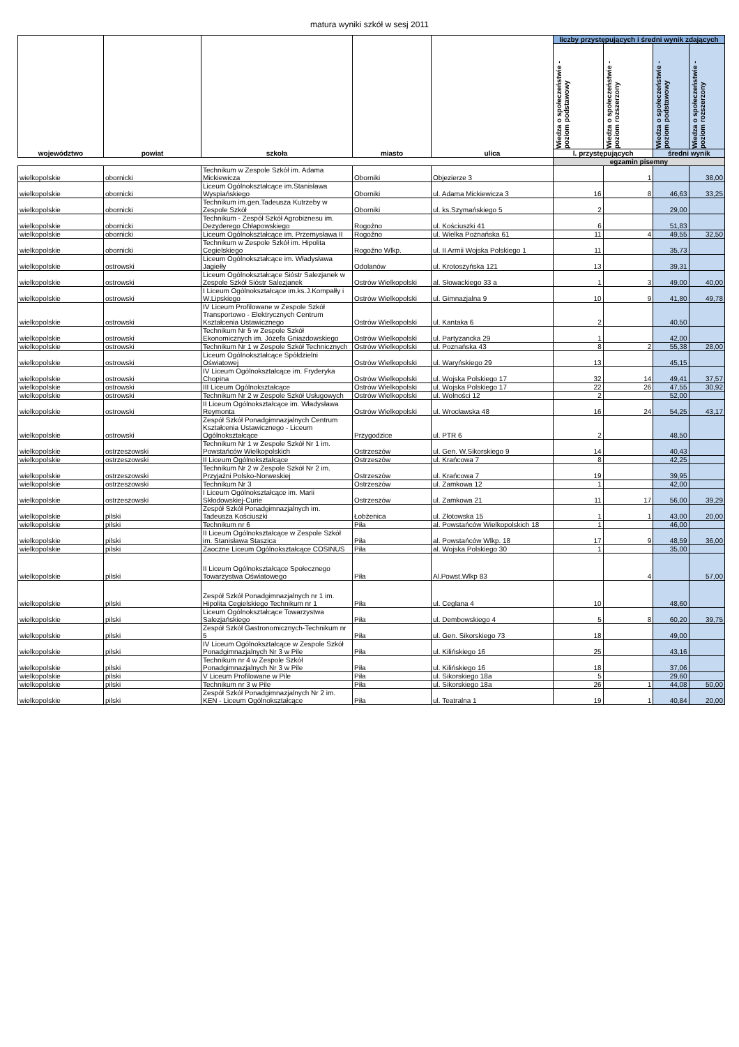matura wyniki szkół w sesj 2011
| województwo | powiat | szkoła | miasto | ulica | liczby przystępujących i średni wynik zdających | | | |
| --- | --- | --- | --- | --- | --- | --- | --- | --- |
| | | | | | Wiedza o społeczeństwie - poziom podstawowy | Wiedza o społeczeństwie - poziom rozszerzony | Wiedza o społeczeństwie - poziom podstawowy | Wiedza o społeczeństwie - poziom rozszerzony |
| | | | | | l. przystępujących | | średni wynik | |
| | | | | | egzamin pisemny | | | |
| wielkopolskie | obornicki | Technikum w Zespole Szkół im. Adama Mickiewicza | Oborniki | Objezierze 3 | | 1 | | 38,00 |
| wielkopolskie | obornicki | Liceum Ogólnokształcące im.Stanisława Wyspiańskiego | Oborniki | ul. Adama Mickiewicza 3 | 16 | 8 | 46,63 | 33,25 |
| wielkopolskie | obornicki | Technikum im.gen.Tadeusza Kutrzeby w Zespole Szkół | Oborniki | ul. ks.Szymańskiego 5 | 2 | | 29,00 | |
| wielkopolskie | obornicki | Technikum - Zespół Szkół Agrobiznesu im. Dezyderego Chłapowskiego | Rogoźno | ul. Kościuszki 41 | 6 | | 51,83 | |
| wielkopolskie | obornicki | Liceum Ogólnokształcące im. Przemysława II | Rogoźno | ul. Wielka Poznańska 61 | 11 | 4 | 49,55 | 32,50 |
| wielkopolskie | obornicki | Technikum w Zespole Szkół im. Hipolita Cegielskiego | Rogoźno Wlkp. | ul. II Armii Wojska Polskiego 1 | 11 | | 35,73 | |
| wielkopolskie | ostrowski | Liceum Ogólnokształcące im. Władysława Jagiełły | Odolanów | ul. Krotoszyńska 121 | 13 | | 39,31 | |
| wielkopolskie | ostrowski | Liceum Ogólnokształcące Sióstr Salezjanek w Zespole Szkół Sióstr Salezjanek | Ostrów Wielkopolski | al. Słowackiego 33 a | 1 | 3 | 49,00 | 40,00 |
| wielkopolskie | ostrowski | I Liceum Ogólnokształcące im.ks.J.Kompałły i W.Lipskiego | Ostrów Wielkopolski | ul. Gimnazjalna 9 | 10 | 9 | 41,80 | 49,78 |
| wielkopolskie | ostrowski | IV Liceum Profilowane w Zespole Szkół Transportowo - Elektrycznych Centrum Kształcenia Ustawicznego | Ostrów Wielkopolski | ul. Kantaka 6 | 2 | | 40,50 | |
| wielkopolskie | ostrowski | Technikum Nr 5 w Zespole Szkół Ekonomicznych im. Józefa Gniazdowskiego | Ostrów Wielkopolski | ul. Partyzancka 29 | 1 | | 42,00 | |
| wielkopolskie | ostrowski | Technikum Nr 1 w Zespole Szkół Technicznych | Ostrów Wielkopolski | ul. Poznańska 43 | 8 | 2 | 55,38 | 28,00 |
| wielkopolskie | ostrowski | Liceum Ogólnokształcące Spółdzielni Oświatowej | Ostrów Wielkopolski | ul. Waryńskiego 29 | 13 | | 45,15 | |
| wielkopolskie | ostrowski | IV Liceum Ogólnokształcące im. Fryderyka Chopina | Ostrów Wielkopolski | ul. Wojska Polskiego 17 | 32 | 14 | 49,41 | 37,57 |
| wielkopolskie | ostrowski | III Liceum Ogólnokształcące | Ostrów Wielkopolski | ul. Wojska Polskiego 17 | 22 | 26 | 47,55 | 30,92 |
| wielkopolskie | ostrowski | Technikum Nr 2 w Zespole Szkół Usługowych | Ostrów Wielkopolski | ul. Wolności 12 | 2 | | 52,00 | |
| wielkopolskie | ostrowski | II Liceum Ogólnokształcące im. Władysława Reymonta | Ostrów Wielkopolski | ul. Wrocławska 48 | 16 | 24 | 54,25 | 43,17 |
| wielkopolskie | ostrowski | Zespół Szkół Ponadgimnazjalnych Centrum Kształcenia Ustawicznego - Liceum Ogólnokształcące | Przygodzice | ul. PTR 6 | 2 | | 48,50 | |
| wielkopolskie | ostrzeszowski | Technikum Nr 1 w Zespole Szkół Nr 1 im. Powstańców Wielkopolskich | Ostrzeszów | ul. Gen. W.Sikorskiego 9 | 14 | | 40,43 | |
| wielkopolskie | ostrzeszowski | II Liceum Ogólnokształcące | Ostrzeszów | ul. Krańcowa 7 | 8 | | 42,25 | |
| wielkopolskie | ostrzeszowski | Technikum Nr 2 w Zespole Szkół Nr 2 im. Przyjaźni Polsko-Norweskiej | Ostrzeszów | ul. Krańcowa 7 | 19 | | 39,95 | |
| wielkopolskie | ostrzeszowski | Technikum Nr 3 | Ostrzeszów | ul. Zamkowa 12 | 1 | | 42,00 | |
| wielkopolskie | ostrzeszowski | I Liceum Ogólnokształcące im. Marii Skłodowskiej-Curie | Ostrzeszów | ul. Zamkowa 21 | 11 | 17 | 56,00 | 39,29 |
| wielkopolskie | pilski | Zespół Szkół Ponadgimnazjalnych im. Tadeusza Kościuszki | Łobżenica | ul. Złotowska 15 | 1 | 1 | 43,00 | 20,00 |
| wielkopolskie | pilski | Technikum nr 6 | Piła | al. Powstańców Wielkopolskich 18 | 1 | | 46,00 | |
| wielkopolskie | pilski | II Liceum Ogólnokształcące w Zespole Szkół im. Stanisława Staszica | Piła | al. Powstańców Wlkp. 18 | 17 | 9 | 48,59 | 36,00 |
| wielkopolskie | pilski | Zaoczne Liceum Ogólnokształcące COSINUS | Piła | al. Wojska Polskiego 30 | 1 | | 35,00 | |
| wielkopolskie | pilski | II Liceum Ogólnokształcące Społecznego Towarzystwa Oświatowego | Piła | Al.Powst.Wlkp 83 | | 4 | | 57,00 |
| wielkopolskie | pilski | Zespół Szkół Ponadgimnazjalnych nr 1 im. Hipolita Cegielskiego Technikum nr 1 | Piła | ul. Ceglana 4 | 10 | | 48,60 | |
| wielkopolskie | pilski | Liceum Ogólnokształcące Towarzystwa Salezjańskiego | Piła | ul. Dembowskiego 4 | 5 | 8 | 60,20 | 39,75 |
| wielkopolskie | pilski | Zespół Szkół Gastronomicznych-Technikum nr 5 | Piła | ul. Gen. Sikorskiego 73 | 18 | | 49,00 | |
| wielkopolskie | pilski | IV Liceum Ogólnokształcące w Zespole Szkół Ponadgimnazjalnych Nr 3 w Pile | Piła | ul. Kilińskiego 16 | 25 | | 43,16 | |
| wielkopolskie | pilski | Technikum nr 4 w Zespole Szkół Ponadgimnazjalnych Nr 3 w Pile | Piła | ul. Kilińskiego 16 | 18 | | 37,06 | |
| wielkopolskie | pilski | V Liceum Profilowane w Pile | Piła | ul. Sikorskiego 18a | 5 | | 29,60 | |
| wielkopolskie | pilski | Technikum nr 3 w Pile | Piła | ul. Sikorskiego 18a | 26 | 1 | 44,08 | 50,00 |
| wielkopolskie | pilski | Zespół Szkół Ponadgimnazjalnych Nr 2 im. KEN - Liceum Ogólnokształcące | Piła | ul. Teatralna 1 | 19 | 1 | 40,84 | 20,00 |